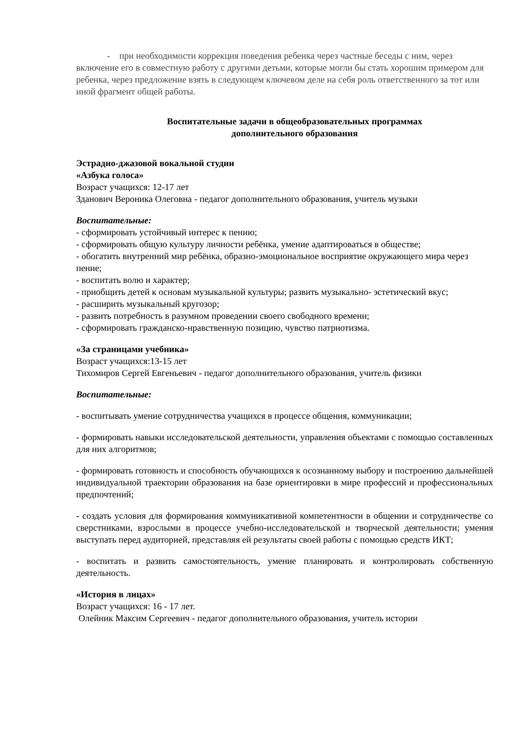- при необходимости коррекция поведения ребенка через частные беседы с ним, через включение его в совместную работу с другими детьми, которые могли бы стать хорошим примером для ребенка, через предложение взять в следующем ключевом деле на себя роль ответственного за тот или иной фрагмент общей работы.
Воспитательные задачи в общеобразовательных программах
дополнительного образования
Эстрадно-джазовой вокальной студии
«Азбука голоса»
Возраст учащихся: 12-17 лет
Зданович Вероника Олеговна - педагог дополнительного образования, учитель музыки
Воспитательные:
- сформировать устойчивый интерес к пению;
- сформировать общую культуру личности ребёнка, умение адаптироваться в обществе;
- обогатить внутренний мир ребёнка, образно-эмоциональное восприятие окружающего мира через пение;
- воспитать волю и характер;
- приобщить детей к основам музыкальной культуры; развить музыкально- эстетический вкус;
- расширить музыкальный кругозор;
- развить потребность в разумном проведении своего свободного времени;
- сформировать гражданско-нравственную позицию, чувство патриотизма.
«За страницами учебника»
Возраст учащихся:13-15 лет
Тихомиров Сергей Евгеньевич - педагог дополнительного образования, учитель физики
Воспитательные:
- воспитывать умение сотрудничества учащихся в процессе общения, коммуникации;
- формировать навыки исследовательской деятельности, управления объектами с помощью составленных для них алгоритмов;
- формировать готовность и способность обучающихся к осознанному выбору и построению дальнейшей индивидуальной траектории образования на базе ориентировки в мире профессий и профессиональных предпочтений;
- создать условия для формирования коммуникативной компетентности в общении и сотрудничестве со сверстниками, взрослыми в процессе учебно-исследовательской и творческой деятельности; умения выступать перед аудиторией, представляя ей результаты своей работы с помощью средств ИКТ;
- воспитать и развить самостоятельность, умение планировать и контролировать собственную деятельность.
«История в лицах»
Возраст учащихся: 16 - 17 лет.
Олейник Максим Сергеевич - педагог дополнительного образования, учитель истории